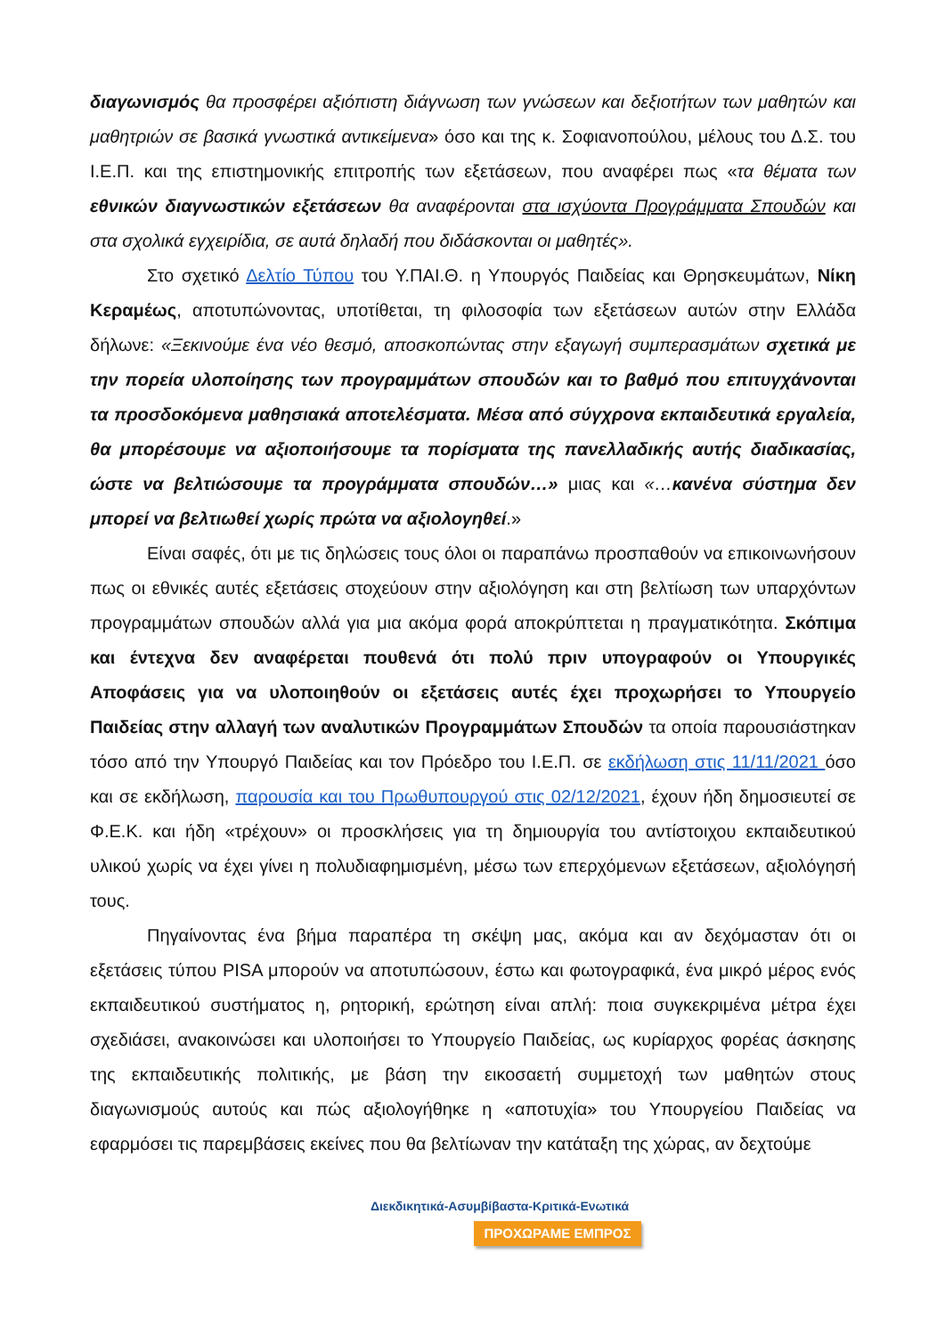διαγωνισμός θα προσφέρει αξιόπιστη διάγνωση των γνώσεων και δεξιοτήτων των μαθητών και μαθητριών σε βασικά γνωστικά αντικείμενα» όσο και της κ. Σοφιανοπούλου, μέλους του Δ.Σ. του Ι.Ε.Π. και της επιστημονικής επιτροπής των εξετάσεων, που αναφέρει πως «τα θέματα των εθνικών διαγνωστικών εξετάσεων θα αναφέρονται στα ισχύοντα Προγράμματα Σπουδών και στα σχολικά εγχειρίδια, σε αυτά δηλαδή που διδάσκονται οι μαθητές».
Στο σχετικό Δελτίο Τύπου του Υ.ΠΑΙ.Θ. η Υπουργός Παιδείας και Θρησκευμάτων, Νίκη Κεραμέως, αποτυπώνοντας, υποτίθεται, τη φιλοσοφία των εξετάσεων αυτών στην Ελλάδα δήλωνε: «Ξεκινούμε ένα νέο θεσμό, αποσκοπώντας στην εξαγωγή συμπερασμάτων σχετικά με την πορεία υλοποίησης των προγραμμάτων σπουδών και το βαθμό που επιτυγχάνονται τα προσδοκόμενα μαθησιακά αποτελέσματα. Μέσα από σύγχρονα εκπαιδευτικά εργαλεία, θα μπορέσουμε να αξιοποιήσουμε τα πορίσματα της πανελλαδικής αυτής διαδικασίας, ώστε να βελτιώσουμε τα προγράμματα σπουδών…» μιας και «…κανένα σύστημα δεν μπορεί να βελτιωθεί χωρίς πρώτα να αξιολογηθεί.»
Είναι σαφές, ότι με τις δηλώσεις τους όλοι οι παραπάνω προσπαθούν να επικοινωνήσουν πως οι εθνικές αυτές εξετάσεις στοχεύουν στην αξιολόγηση και στη βελτίωση των υπαρχόντων προγραμμάτων σπουδών αλλά για μια ακόμα φορά αποκρύπτεται η πραγματικότητα. Σκόπιμα και έντεχνα δεν αναφέρεται πουθενά ότι πολύ πριν υπογραφούν οι Υπουργικές Αποφάσεις για να υλοποιηθούν οι εξετάσεις αυτές έχει προχωρήσει το Υπουργείο Παιδείας στην αλλαγή των αναλυτικών Προγραμμάτων Σπουδών τα οποία παρουσιάστηκαν τόσο από την Υπουργό Παιδείας και τον Πρόεδρο του Ι.Ε.Π. σε εκδήλωση στις 11/11/2021 όσο και σε εκδήλωση, παρουσία και του Πρωθυπουργού στις 02/12/2021, έχουν ήδη δημοσιευτεί σε Φ.Ε.Κ. και ήδη «τρέχουν» οι προσκλήσεις για τη δημιουργία του αντίστοιχου εκπαιδευτικού υλικού χωρίς να έχει γίνει η πολυδιαφημισμένη, μέσω των επερχόμενων εξετάσεων, αξιολόγησή τους.
Πηγαίνοντας ένα βήμα παραπέρα τη σκέψη μας, ακόμα και αν δεχόμασταν ότι οι εξετάσεις τύπου PISA μπορούν να αποτυπώσουν, έστω και φωτογραφικά, ένα μικρό μέρος ενός εκπαιδευτικού συστήματος η, ρητορική, ερώτηση είναι απλή: ποια συγκεκριμένα μέτρα έχει σχεδιάσει, ανακοινώσει και υλοποιήσει το Υπουργείο Παιδείας, ως κυρίαρχος φορέας άσκησης της εκπαιδευτικής πολιτικής, με βάση την εικοσαετή συμμετοχή των μαθητών στους διαγωνισμούς αυτούς και πώς αξιολογήθηκε η «αποτυχία» του Υπουργείου Παιδείας να εφαρμόσει τις παρεμβάσεις εκείνες που θα βελτίωναν την κατάταξη της χώρας, αν δεχτούμε
Διεκδικητικά-Ασυμβίβαστα-Κριτικά-Ενωτικά
ΠΡΟΧΩΡΑΜΕ ΕΜΠΡΟΣ